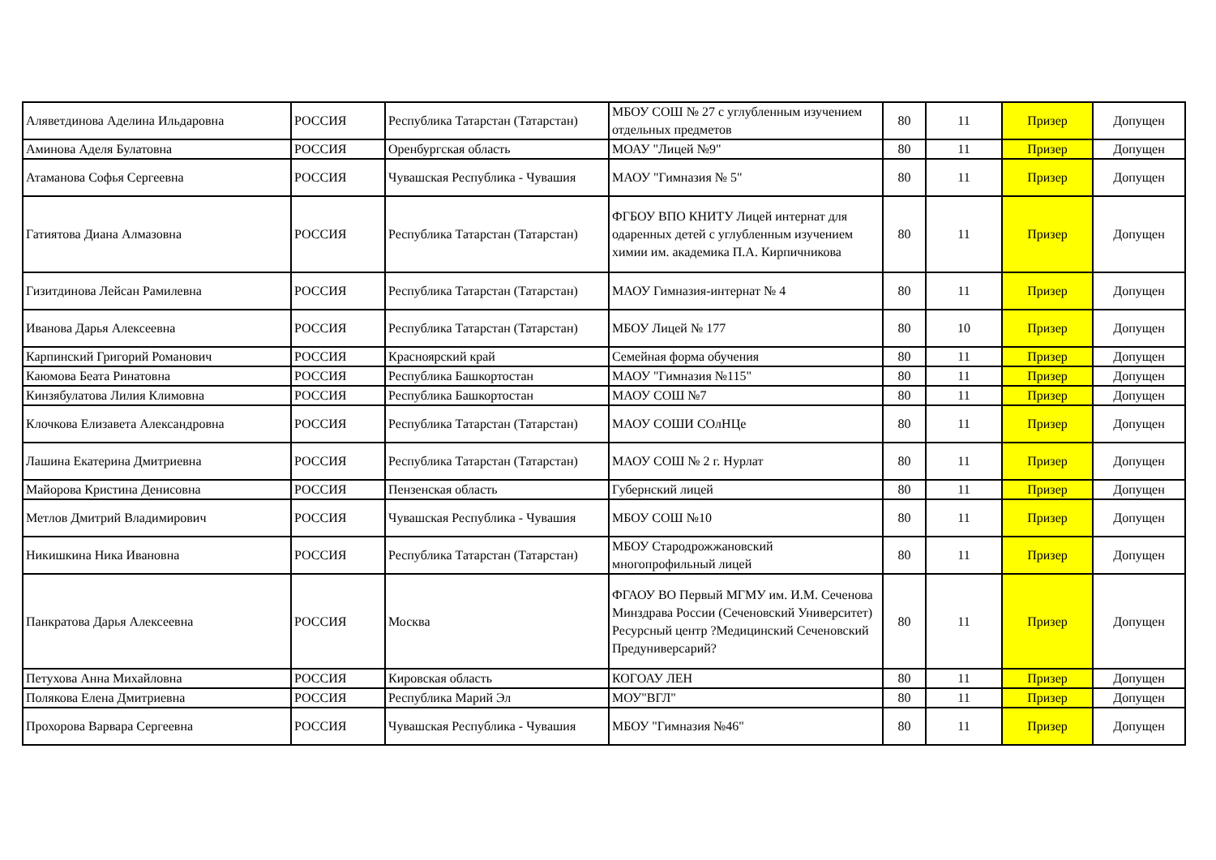| Аляветдинова Аделина Ильдаровна | РОССИЯ | Республика Татарстан (Татарстан) | МБОУ СОШ № 27 с углубленным изучением отдельных предметов | 80 | 11 | Призер | Допущен |
| Аминова Аделя Булатовна | РОССИЯ | Оренбургская область | МОАУ "Лицей №9" | 80 | 11 | Призер | Допущен |
| Атаманова Софья Сергеевна | РОССИЯ | Чувашская Республика - Чувашия | МАОУ "Гимназия № 5" | 80 | 11 | Призер | Допущен |
| Гатиятова Диана Алмазовна | РОССИЯ | Республика Татарстан (Татарстан) | ФГБОУ ВПО КНИТУ Лицей интернат для одаренных детей с углубленным изучением химии им. академика П.А. Кирпичникова | 80 | 11 | Призер | Допущен |
| Гизитдинова Лейсан Рамилевна | РОССИЯ | Республика Татарстан (Татарстан) | МАОУ Гимназия-интернат № 4 | 80 | 11 | Призер | Допущен |
| Иванова Дарья Алексеевна | РОССИЯ | Республика Татарстан (Татарстан) | МБОУ Лицей № 177 | 80 | 10 | Призер | Допущен |
| Карпинский Григорий Романович | РОССИЯ | Красноярский край | Семейная форма обучения | 80 | 11 | Призер | Допущен |
| Каюмова Беата Ринатовна | РОССИЯ | Республика Башкортостан | МАОУ "Гимназия №115" | 80 | 11 | Призер | Допущен |
| Кинзябулатова Лилия Климовна | РОССИЯ | Республика Башкортостан | МАОУ СОШ №7 | 80 | 11 | Призер | Допущен |
| Клочкова Елизавета Александровна | РОССИЯ | Республика Татарстан (Татарстан) | МАОУ СОШИ СОлНЦе | 80 | 11 | Призер | Допущен |
| Лашина Екатерина Дмитриевна | РОССИЯ | Республика Татарстан (Татарстан) | МАОУ СОШ № 2 г. Нурлат | 80 | 11 | Призер | Допущен |
| Майорова Кристина Денисовна | РОССИЯ | Пензенская область | Губернский лицей | 80 | 11 | Призер | Допущен |
| Метлов Дмитрий Владимирович | РОССИЯ | Чувашская Республика - Чувашия | МБОУ СОШ №10 | 80 | 11 | Призер | Допущен |
| Никишкина Ника Ивановна | РОССИЯ | Республика Татарстан (Татарстан) | МБОУ Стародрожжановский многопрофильный лицей | 80 | 11 | Призер | Допущен |
| Панкратова Дарья Алексеевна | РОССИЯ | Москва | ФГАОУ ВО Первый МГМУ им. И.М. Сеченова Минздрава России (Сеченовский Университет) Ресурсный центр ?Медицинский Сеченовский Предуниверсарий? | 80 | 11 | Призер | Допущен |
| Петухова Анна Михайловна | РОССИЯ | Кировская область | КОГОАУ ЛЕН | 80 | 11 | Призер | Допущен |
| Полякова Елена Дмитриевна | РОССИЯ | Республика Марий Эл | МОУ"ВГЛ" | 80 | 11 | Призер | Допущен |
| Прохорова Варвара Сергеевна | РОССИЯ | Чувашская Республика - Чувашия | МБОУ "Гимназия №46" | 80 | 11 | Призер | Допущен |